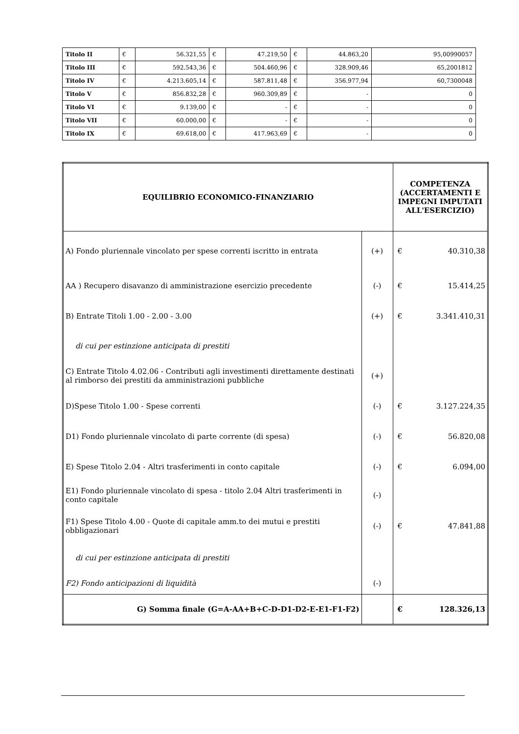| Titolo II | € | 56.321,55 | € | 47.219,50 | € | 44.863,20 | 95,00990057 |
| Titolo III | € | 592.543,36 | € | 504.460,96 | € | 328.909,46 | 65,2001812 |
| Titolo IV | € | 4.213.605,14 | € | 587.811,48 | € | 356.977,94 | 60,7300048 |
| Titolo V | € | 856.832,28 | € | 960.309,89 | € | - | 0 |
| Titolo VI | € | 9.139,00 | € | - | € | - | 0 |
| Titolo VII | € | 60.000,00 | € | - | € | - | 0 |
| Titolo IX | € | 69.618,00 | € | 417.963,69 | € | - | 0 |
| EQUILIBRIO ECONOMICO-FINANZIARIO | | COMPETENZA (ACCERTAMENTI E IMPEGNI IMPUTATI ALL'ESERCIZIO) | |
| A) Fondo pluriennale vincolato per spese correnti iscritto in entrata | (+) | € | 40.310,38 |
| AA ) Recupero disavanzo di amministrazione esercizio precedente | (-) | € | 15.414,25 |
| B) Entrate Titoli 1.00 - 2.00 - 3.00 | (+) | € | 3.341.410,31 |
| di cui per estinzione anticipata di prestiti | | | |
| C) Entrate Titolo 4.02.06 - Contributi agli investimenti direttamente destinati al rimborso dei prestiti da amministrazioni pubbliche | (+) | | |
| D)Spese Titolo 1.00 - Spese correnti | (-) | € | 3.127.224,35 |
| D1) Fondo pluriennale vincolato di parte corrente (di spesa) | (-) | € | 56.820,08 |
| E) Spese Titolo 2.04 - Altri trasferimenti in conto capitale | (-) | € | 6.094,00 |
| E1) Fondo pluriennale vincolato di spesa - titolo 2.04 Altri trasferimenti in conto capitale | (-) | | |
| F1) Spese Titolo 4.00 - Quote di capitale amm.to dei mutui e prestiti obbligazionari | (-) | € | 47.841,88 |
| di cui per estinzione anticipata di prestiti | | | |
| F2) Fondo anticipazioni di liquidità | (-) | | |
| G) Somma finale (G=A-AA+B+C-D-D1-D2-E-E1-F1-F2) | | € | 128.326,13 |